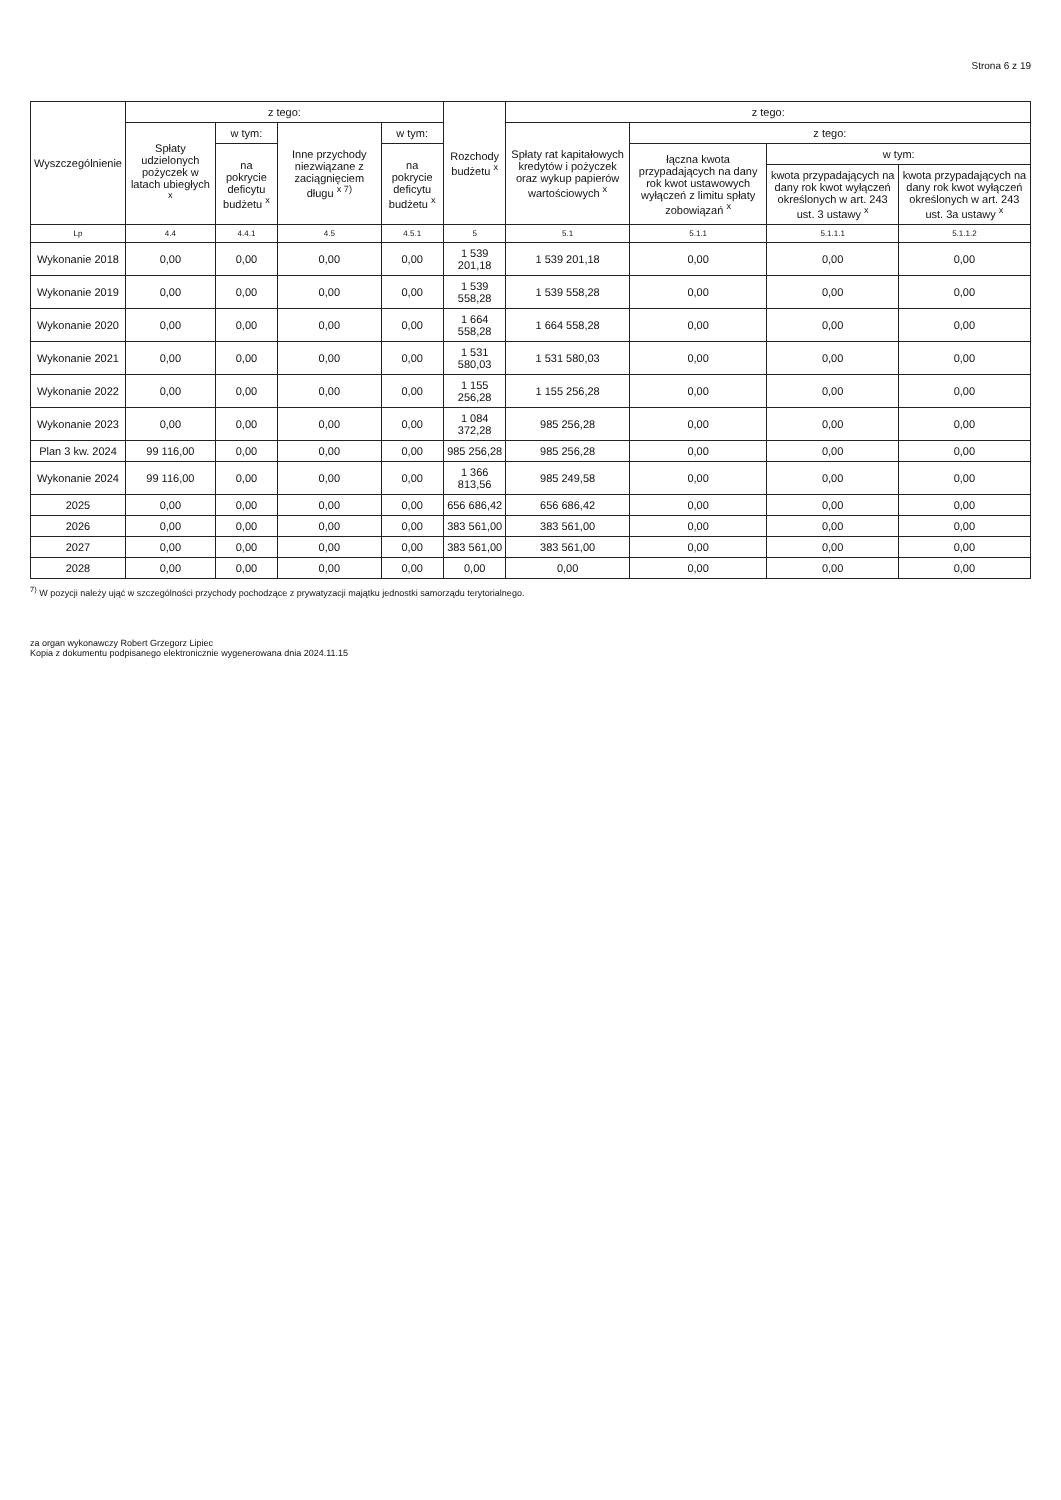Strona 6 z 19
| Wyszczególnienie | z tego: | | | | Rozchody budżetu <sup>x</sup> | z tego: | | | |
| --- | --- | --- | --- | --- | --- | --- | --- | --- | --- |
| | Spłaty udzielonych pożyczek w latach ubiegłych <sup>x</sup> | w tym: | Inne przychody niezwiązane z zaciągnięciem długu <sup>x 7)</sup> | w tym: | | Spłaty rat kapitałowych kredytów i pożyczek oraz wykup papierów wartościowych <sup>x</sup> | z tego: | | |
| | | na pokrycie deficytu budżetu <sup>x</sup> | | na pokrycie deficytu budżetu <sup>x</sup> | | | łączna kwota przypadających na dany rok kwot ustawowych wyłączeń z limitu spłaty zobowiązań <sup>x</sup> | w tym: | |
| | | | | | | | | kwota przypadających na dany rok kwot wyłączeń określonych w art. 243 ust. 3 ustawy <sup>x</sup> | kwota przypadających na dany rok kwot wyłączeń określonych w art. 243 ust. 3a ustawy <sup>x</sup> |
| Lp | 4.4 | 4.4.1 | 4.5 | 4.5.1 | 5 | 5.1 | 5.1.1 | 5.1.1.1 | 5.1.1.2 |
| Wykonanie 2018 | 0,00 | 0,00 | 0,00 | 0,00 | 1 539 201,18 | 1 539 201,18 | 0,00 | 0,00 | 0,00 |
| Wykonanie 2019 | 0,00 | 0,00 | 0,00 | 0,00 | 1 539 558,28 | 1 539 558,28 | 0,00 | 0,00 | 0,00 |
| Wykonanie 2020 | 0,00 | 0,00 | 0,00 | 0,00 | 1 664 558,28 | 1 664 558,28 | 0,00 | 0,00 | 0,00 |
| Wykonanie 2021 | 0,00 | 0,00 | 0,00 | 0,00 | 1 531 580,03 | 1 531 580,03 | 0,00 | 0,00 | 0,00 |
| Wykonanie 2022 | 0,00 | 0,00 | 0,00 | 0,00 | 1 155 256,28 | 1 155 256,28 | 0,00 | 0,00 | 0,00 |
| Wykonanie 2023 | 0,00 | 0,00 | 0,00 | 0,00 | 1 084 372,28 | 985 256,28 | 0,00 | 0,00 | 0,00 |
| Plan 3 kw. 2024 | 99 116,00 | 0,00 | 0,00 | 0,00 | 985 256,28 | 985 256,28 | 0,00 | 0,00 | 0,00 |
| Wykonanie 2024 | 99 116,00 | 0,00 | 0,00 | 0,00 | 1 366 813,56 | 985 249,58 | 0,00 | 0,00 | 0,00 |
| 2025 | 0,00 | 0,00 | 0,00 | 0,00 | 656 686,42 | 656 686,42 | 0,00 | 0,00 | 0,00 |
| 2026 | 0,00 | 0,00 | 0,00 | 0,00 | 383 561,00 | 383 561,00 | 0,00 | 0,00 | 0,00 |
| 2027 | 0,00 | 0,00 | 0,00 | 0,00 | 383 561,00 | 383 561,00 | 0,00 | 0,00 | 0,00 |
| 2028 | 0,00 | 0,00 | 0,00 | 0,00 | 0,00 | 0,00 | 0,00 | 0,00 | 0,00 |
<sup>7)</sup> W pozycji należy ująć w szczególności przychody pochodzące z prywatyzacji majątku jednostki samorządu terytorialnego.
za organ wykonawczy Robert Grzegorz Lipiec
Kopia z dokumentu podpisanego elektronicznie wygenerowana dnia 2024.11.15